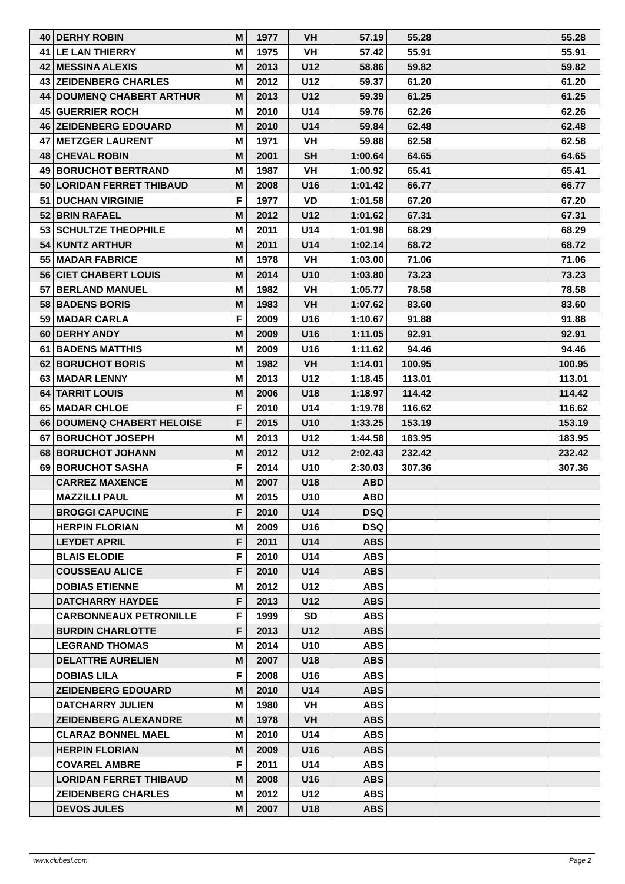| 40 | DERHY ROBIN | M | 1977 | VH | 57.19 | 55.28 | | 55.28 |
| 41 | LE LAN THIERRY | M | 1975 | VH | 57.42 | 55.91 | | 55.91 |
| 42 | MESSINA ALEXIS | M | 2013 | U12 | 58.86 | 59.82 | | 59.82 |
| 43 | ZEIDENBERG CHARLES | M | 2012 | U12 | 59.37 | 61.20 | | 61.20 |
| 44 | DOUMENQ CHABERT ARTHUR | M | 2013 | U12 | 59.39 | 61.25 | | 61.25 |
| 45 | GUERRIER ROCH | M | 2010 | U14 | 59.76 | 62.26 | | 62.26 |
| 46 | ZEIDENBERG EDOUARD | M | 2010 | U14 | 59.84 | 62.48 | | 62.48 |
| 47 | METZGER LAURENT | M | 1971 | VH | 59.88 | 62.58 | | 62.58 |
| 48 | CHEVAL ROBIN | M | 2001 | SH | 1:00.64 | 64.65 | | 64.65 |
| 49 | BORUCHOT BERTRAND | M | 1987 | VH | 1:00.92 | 65.41 | | 65.41 |
| 50 | LORIDAN FERRET THIBAUD | M | 2008 | U16 | 1:01.42 | 66.77 | | 66.77 |
| 51 | DUCHAN VIRGINIE | F | 1977 | VD | 1:01.58 | 67.20 | | 67.20 |
| 52 | BRIN RAFAEL | M | 2012 | U12 | 1:01.62 | 67.31 | | 67.31 |
| 53 | SCHULTZE THEOPHILE | M | 2011 | U14 | 1:01.98 | 68.29 | | 68.29 |
| 54 | KUNTZ ARTHUR | M | 2011 | U14 | 1:02.14 | 68.72 | | 68.72 |
| 55 | MADAR FABRICE | M | 1978 | VH | 1:03.00 | 71.06 | | 71.06 |
| 56 | CIET CHABERT LOUIS | M | 2014 | U10 | 1:03.80 | 73.23 | | 73.23 |
| 57 | BERLAND MANUEL | M | 1982 | VH | 1:05.77 | 78.58 | | 78.58 |
| 58 | BADENS BORIS | M | 1983 | VH | 1:07.62 | 83.60 | | 83.60 |
| 59 | MADAR CARLA | F | 2009 | U16 | 1:10.67 | 91.88 | | 91.88 |
| 60 | DERHY ANDY | M | 2009 | U16 | 1:11.05 | 92.91 | | 92.91 |
| 61 | BADENS MATTHIS | M | 2009 | U16 | 1:11.62 | 94.46 | | 94.46 |
| 62 | BORUCHOT BORIS | M | 1982 | VH | 1:14.01 | 100.95 | | 100.95 |
| 63 | MADAR LENNY | M | 2013 | U12 | 1:18.45 | 113.01 | | 113.01 |
| 64 | TARRIT LOUIS | M | 2006 | U18 | 1:18.97 | 114.42 | | 114.42 |
| 65 | MADAR CHLOE | F | 2010 | U14 | 1:19.78 | 116.62 | | 116.62 |
| 66 | DOUMENQ CHABERT HELOISE | F | 2015 | U10 | 1:33.25 | 153.19 | | 153.19 |
| 67 | BORUCHOT JOSEPH | M | 2013 | U12 | 1:44.58 | 183.95 | | 183.95 |
| 68 | BORUCHOT JOHANN | M | 2012 | U12 | 2:02.43 | 232.42 | | 232.42 |
| 69 | BORUCHOT SASHA | F | 2014 | U10 | 2:30.03 | 307.36 | | 307.36 |
| | CARREZ MAXENCE | M | 2007 | U18 | ABD | | | |
| | MAZZILLI PAUL | M | 2015 | U10 | ABD | | | |
| | BROGGI CAPUCINE | F | 2010 | U14 | DSQ | | | |
| | HERPIN FLORIAN | M | 2009 | U16 | DSQ | | | |
| | LEYDET APRIL | F | 2011 | U14 | ABS | | | |
| | BLAIS ELODIE | F | 2010 | U14 | ABS | | | |
| | COUSSEAU ALICE | F | 2010 | U14 | ABS | | | |
| | DOBIAS ETIENNE | M | 2012 | U12 | ABS | | | |
| | DATCHARRY HAYDEE | F | 2013 | U12 | ABS | | | |
| | CARBONNEAUX PETRONILLE | F | 1999 | SD | ABS | | | |
| | BURDIN CHARLOTTE | F | 2013 | U12 | ABS | | | |
| | LEGRAND THOMAS | M | 2014 | U10 | ABS | | | |
| | DELATTRE AURELIEN | M | 2007 | U18 | ABS | | | |
| | DOBIAS LILA | F | 2008 | U16 | ABS | | | |
| | ZEIDENBERG EDOUARD | M | 2010 | U14 | ABS | | | |
| | DATCHARRY JULIEN | M | 1980 | VH | ABS | | | |
| | ZEIDENBERG ALEXANDRE | M | 1978 | VH | ABS | | | |
| | CLARAZ BONNEL MAEL | M | 2010 | U14 | ABS | | | |
| | HERPIN FLORIAN | M | 2009 | U16 | ABS | | | |
| | COVAREL AMBRE | F | 2011 | U14 | ABS | | | |
| | LORIDAN FERRET THIBAUD | M | 2008 | U16 | ABS | | | |
| | ZEIDENBERG CHARLES | M | 2012 | U12 | ABS | | | |
| | DEVOS JULES | M | 2007 | U18 | ABS | | | |
www.clubesf.com Page 2